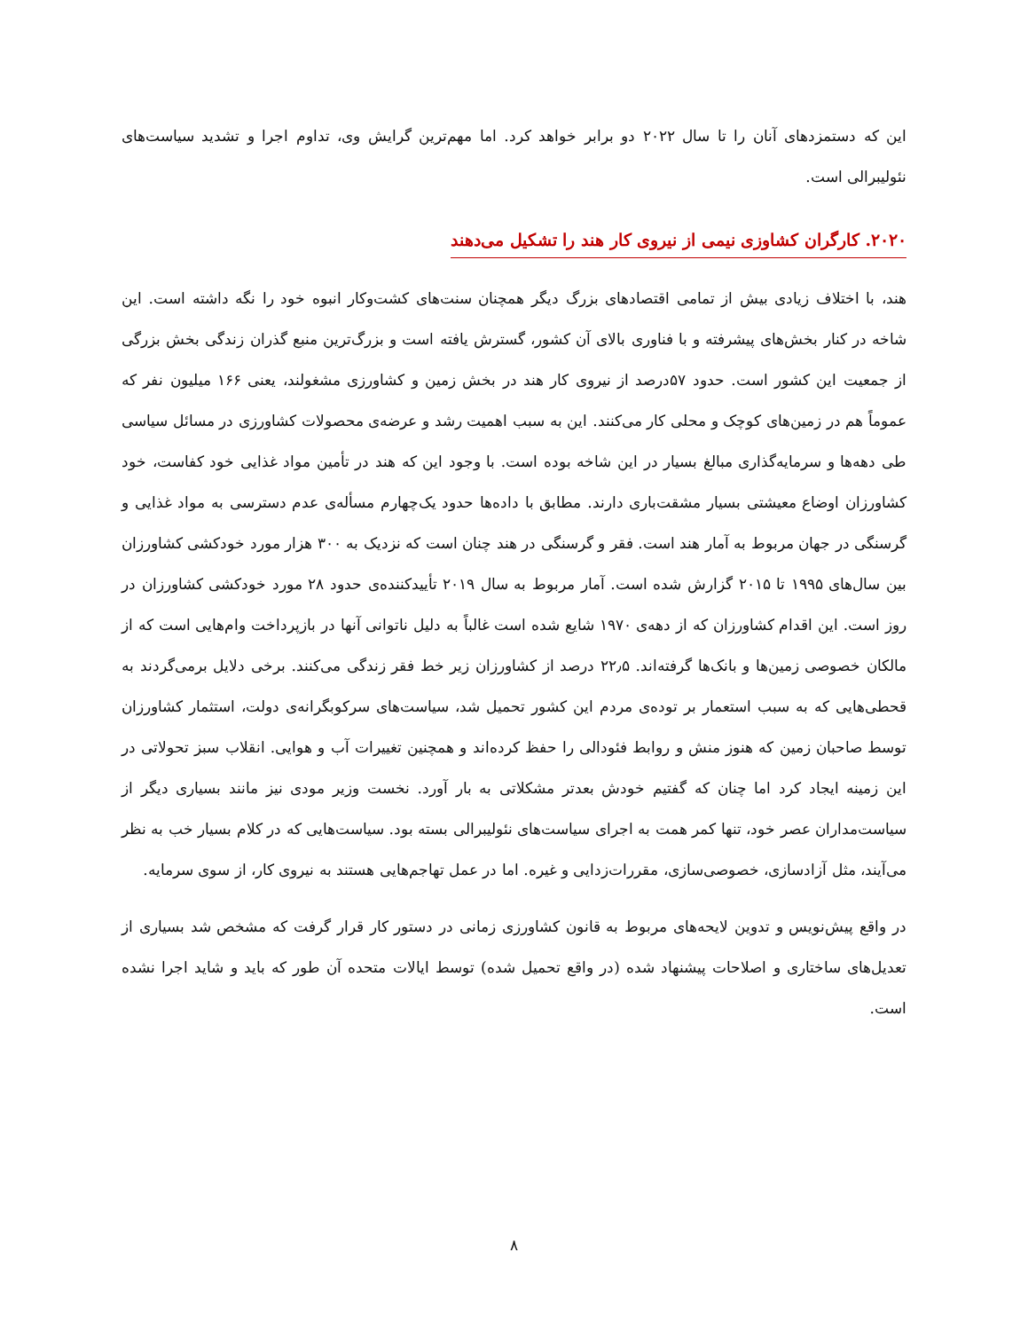این که دستمزدهای آنان را تا سال ۲۰۲۲ دو برابر خواهد کرد. اما مهم‌ترین گرایش وی، تداوم اجرا و تشدید سیاست‌های نئولیبرالی است.
۲۰۲۰. کارگران کشاوزی نیمی از نیروی کار هند را تشکیل می‌دهند
هند، با اختلاف زیادی بیش از تمامی اقتصادهای بزرگ دیگر همچنان سنت‌های کشت‌وکار انبوه خود را نگه داشته است. این شاخه در کنار بخش‌های پیشرفته و با فناوری بالای آن کشور، گسترش یافته است و بزرگ‌ترین منبع گذران زندگی بخش بزرگی از جمعیت این کشور است. حدود ۵۷درصد از نیروی کار هند در بخش زمین و کشاورزی مشغولند، یعنی ۱۶۶ میلیون نفر که عموماً هم در زمین‌های کوچک و محلی کار می‌کنند. این به سبب اهمیت رشد و عرضه‌ی محصولات کشاورزی در مسائل سیاسی طی دهه‌ها و سرمایه‌گذاری مبالغ بسیار در این شاخه بوده است. با وجود این که هند در تأمین مواد غذایی خود کفاست، خود کشاورزان اوضاع معیشتی بسیار مشقت‌باری دارند. مطابق با داده‌ها حدود یک‌چهارم مسأله‌ی عدم دسترسی به مواد غذایی و گرسنگی در جهان مربوط به آمار هند است. فقر و گرسنگی در هند چنان است که نزدیک به ۳۰۰ هزار مورد خودکشی کشاورزان بین سال‌های ۱۹۹۵ تا ۲۰۱۵ گزارش شده است. آمار مربوط به سال ۲۰۱۹ تأییدکننده‌ی حدود ۲۸ مورد خودکشی کشاورزان در روز است. این اقدام کشاورزان که از دهه‌ی ۱۹۷۰ شایع شده است غالباً به دلیل ناتوانی آنها در بازپرداخت وام‌هایی است که از مالکان خصوصی زمین‌ها و بانک‌ها گرفته‌اند. ۲۲٫۵ درصد از کشاورزان زیر خط فقر زندگی می‌کنند. برخی دلایل برمی‌گردند به قحطی‌هایی که به سبب استعمار بر توده‌ی مردم این کشور تحمیل شد، سیاست‌های سرکوبگرانه‌ی دولت، استثمار کشاورزان توسط صاحبان زمین که هنوز منش و روابط فئودالی را حفظ کرده‌اند و همچنین تغییرات آب و هوایی. انقلاب سبز تحولاتی در این زمینه ایجاد کرد اما چنان که گفتیم خودش بعدتر مشکلاتی به بار آورد. نخست وزیر مودی نیز مانند بسیاری دیگر از سیاست‌مداران عصر خود، تنها کمر همت به اجرای سیاست‌های نئولیبرالی بسته بود. سیاست‌هایی که در کلام بسیار خب به نظر می‌آیند، مثل آزادسازی، خصوصی‌سازی، مقررات‌زدایی و غیره. اما در عمل تهاجم‌هایی هستند به نیروی کار، از سوی سرمایه.
در واقع پیش‌نویس و تدوین لایحه‌های مربوط به قانون کشاورزی زمانی در دستور کار قرار گرفت که مشخص شد بسیاری از تعدیل‌های ساختاری و اصلاحات پیشنهاد شده (در واقع تحمیل شده) توسط ایالات متحده آن طور که باید و شاید اجرا نشده است.
۸